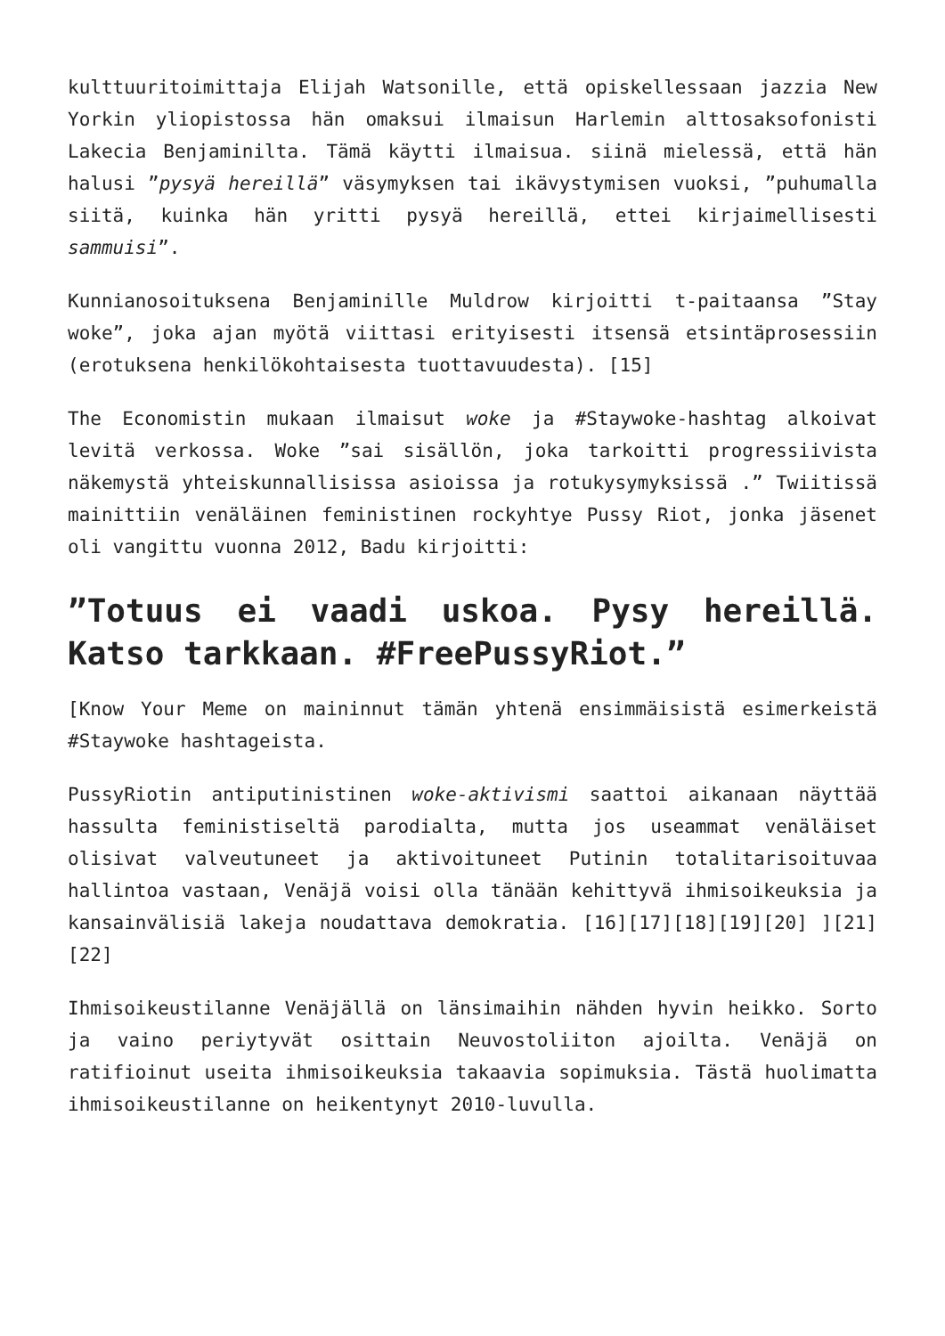kulttuuritoimittaja Elijah Watsonille, että opiskellessaan jazzia New Yorkin yliopistossa hän omaksui ilmaisun Harlemin alttosaksofonisti Lakecia Benjaminilta. Tämä käytti ilmaisua. siinä mielessä, että hän halusi ”pysyä hereillä” väsymyksen tai ikävystymisen vuoksi, ”puhumalla siitä, kuinka hän yritti pysyä hereillä, ettei kirjaimellisesti sammuisi”.
Kunnianosoituksena Benjaminille Muldrow kirjoitti t-paitaansa ”Stay woke”, joka ajan myötä viittasi erityisesti itsensä etsintäprosessiin (erotuksena henkilökohtaisesta tuottavuudesta). [15]
The Economistin mukaan ilmaisut woke ja #Staywoke-hashtag alkoivat levitä verkossa. Woke ”sai sisällön, joka tarkoitti progressiivista näkemystä yhteiskunnallisissa asioissa ja rotukysymyksissä .” Twiitissä mainittiin venäläinen feministinen rockyhtye Pussy Riot, jonka jäsenet oli vangittu vuonna 2012, Badu kirjoitti:
”Totuus ei vaadi uskoa. Pysy hereillä. Katso tarkkaan. #FreePussyRiot.”
[Know Your Meme on maininnut tämän yhtenä ensimmäisistä esimerkeistä #Staywoke hashtageista.
PussyRiotin antiputinistinen woke-aktivismi saattoi aikanaan näyttää hassulta feministiseltä parodialta, mutta jos useammat venäläiset olisivat valveutuneet ja aktivoituneet Putinin totalitarisoituvaa hallintoa vastaan, Venäjä voisi olla tänään kehittyvä ihmisoikeuksia ja kansainvälisiä lakeja noudattava demokratia. [16][17][18][19][20] ][21] [22]
Ihmisoikeustilanne Venäjällä on länsimaihin nähden hyvin heikko. Sorto ja vaino periytyvät osittain Neuvostoliiton ajoilta. Venäjä on ratifioinut useita ihmisoikeuksia takaavia sopimuksia. Tästä huolimatta ihmisoikeustilanne on heikentynyt 2010-luvulla.